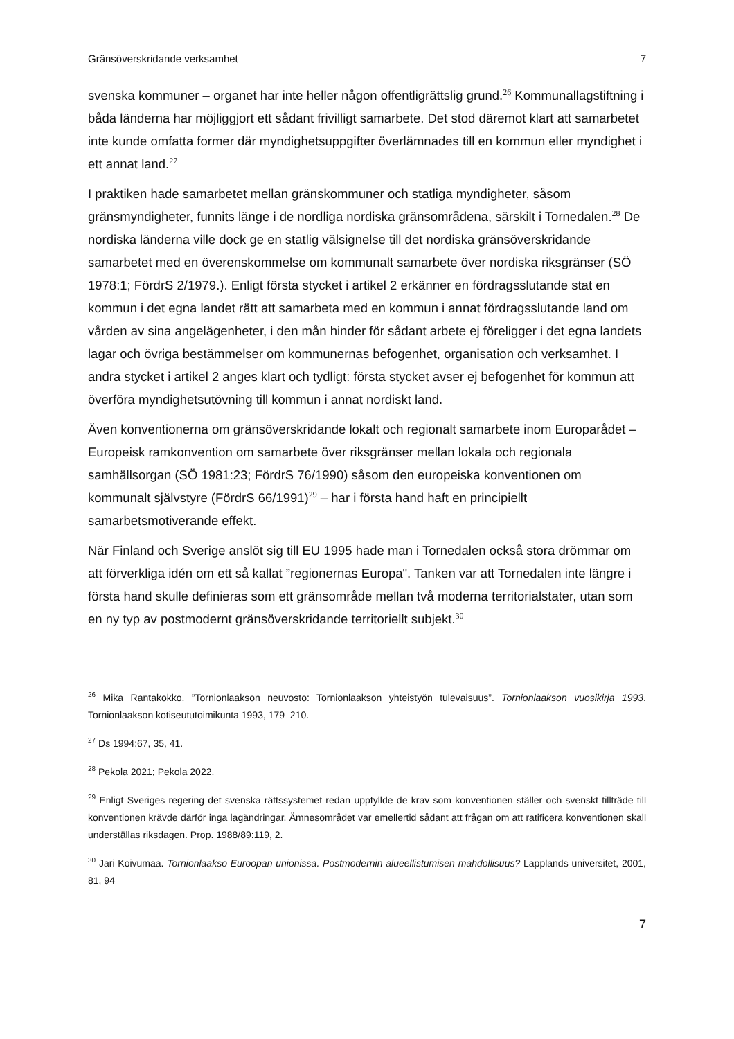Gränsöverskridande verksamhet 7
svenska kommuner – organet har inte heller någon offentligrättslig grund.<sup>26</sup> Kommunallagstiftning i båda länderna har möjliggjort ett sådant frivilligt samarbete. Det stod däremot klart att samarbetet inte kunde omfatta former där myndighetsuppgifter överlämnades till en kommun eller myndighet i ett annat land.<sup>27</sup>
I praktiken hade samarbetet mellan gränskommuner och statliga myndigheter, såsom gränsmyndigheter, funnits länge i de nordliga nordiska gränsområdena, särskilt i Tornedalen.<sup>28</sup> De nordiska länderna ville dock ge en statlig välsignelse till det nordiska gränsöverskridande samarbetet med en överenskommelse om kommunalt samarbete över nordiska riksgränser (SÖ 1978:1; FördrS 2/1979.). Enligt första stycket i artikel 2 erkänner en fördragsslutande stat en kommun i det egna landet rätt att samarbeta med en kommun i annat fördragsslutande land om vården av sina angelägenheter, i den mån hinder för sådant arbete ej föreligger i det egna landets lagar och övriga bestämmelser om kommunernas befogenhet, organisation och verksamhet. I andra stycket i artikel 2 anges klart och tydligt: första stycket avser ej befogenhet för kommun att överföra myndighetsutövning till kommun i annat nordiskt land.
Även konventionerna om gränsöverskridande lokalt och regionalt samarbete inom Europarådet – Europeisk ramkonvention om samarbete över riksgränser mellan lokala och regionala samhällsorgan (SÖ 1981:23; FördrS 76/1990) såsom den europeiska konventionen om kommunalt självstyre (FördrS 66/1991)<sup>29</sup> – har i första hand haft en principiellt samarbetsmotiverande effekt.
När Finland och Sverige anslöt sig till EU 1995 hade man i Tornedalen också stora drömmar om att förverkliga idén om ett så kallat ”regionernas Europa". Tanken var att Tornedalen inte längre i första hand skulle definieras som ett gränsområde mellan två moderna territorialstater, utan som en ny typ av postmodernt gränsöverskridande territoriellt subjekt.<sup>30</sup>
<sup>26</sup> Mika Rantakokko. ”Tornionlaakson neuvosto: Tornionlaakson yhteistyön tulevaisuus”. Tornionlaakson vuosikirja 1993. Tornionlaakson kotiseututoimikunta 1993, 179–210.
<sup>27</sup> Ds 1994:67, 35, 41.
<sup>28</sup> Pekola 2021; Pekola 2022.
<sup>29</sup> Enligt Sveriges regering det svenska rättssystemet redan uppfyllde de krav som konventionen ställer och svenskt tillträde till konventionen krävde därför inga lagändringar. Ämnesområdet var emellertid sådant att frågan om att ratificera konventionen skall underställas riksdagen. Prop. 1988/89:119, 2.
<sup>30</sup> Jari Koivumaa. Tornionlaakso Euroopan unionissa. Postmodernin alueellistumisen mahdollisuus? Lapplands universitet, 2001, 81, 94
7